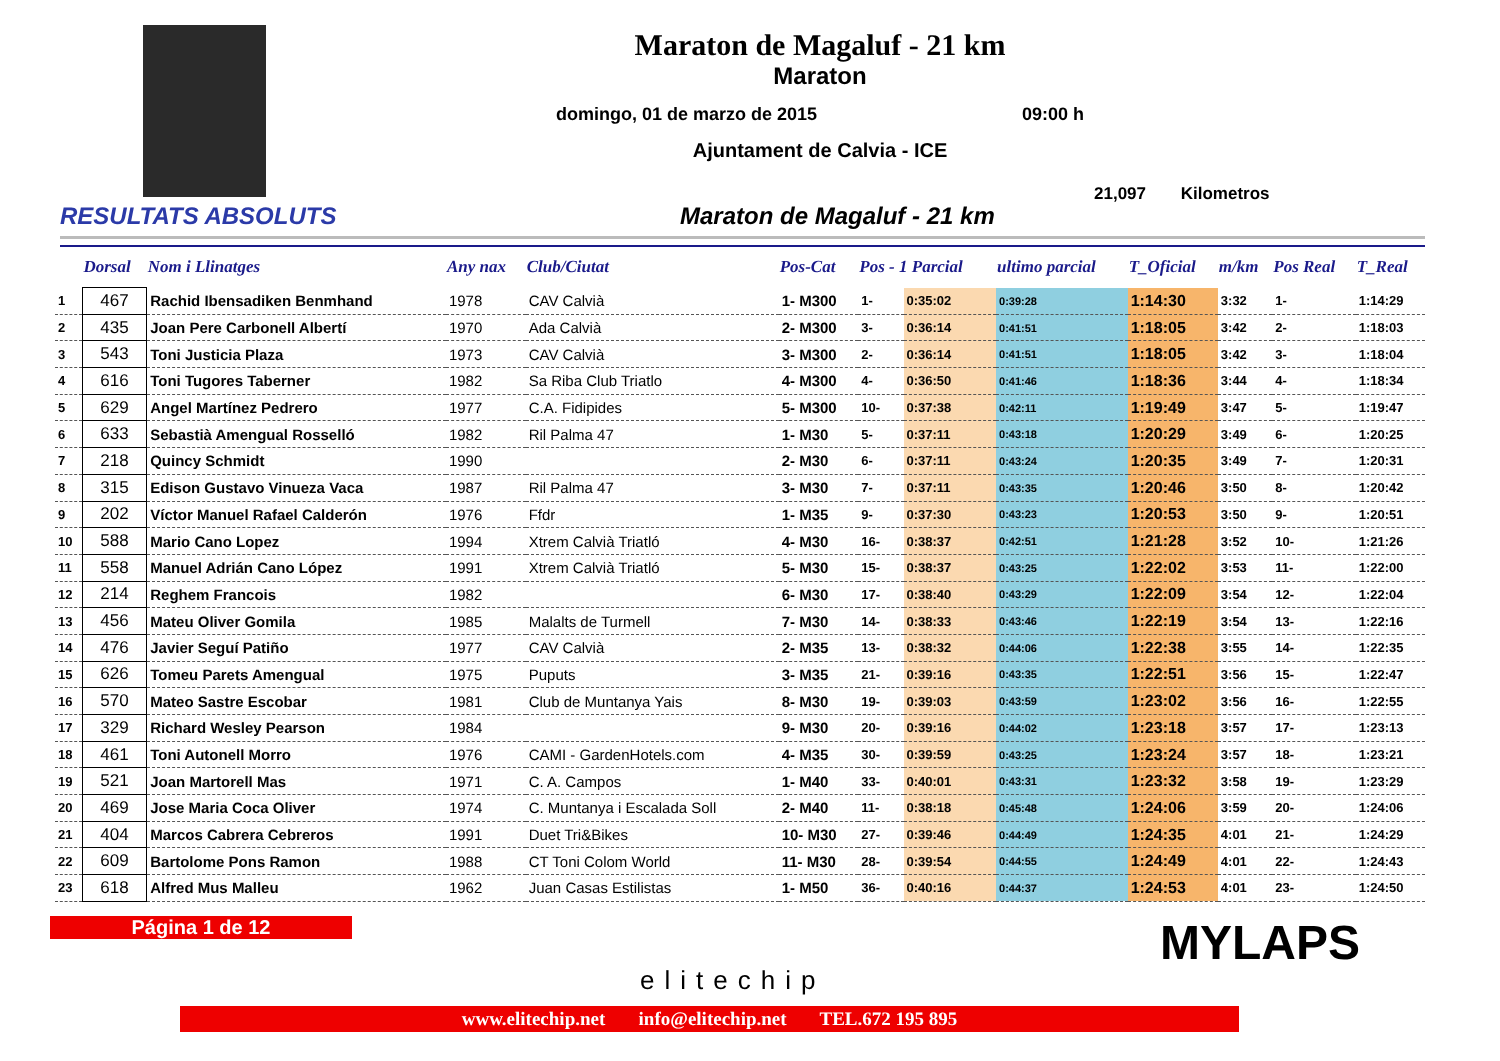Maraton de Magaluf - 21 km
Maraton
domingo, 01 de marzo de 2015 09:00 h
Ajuntament de Calvia - ICE
21,097 Kilometros
RESULTATS ABSOLUTS Maraton de Magaluf - 21 km
| | Dorsal | Nom i Llinatges | Any nax | Club/Ciutat | Pos-Cat | Pos - 1 Parcial | | ultimo parcial | T_Oficial | m/km | Pos Real | T_Real |
| --- | --- | --- | --- | --- | --- | --- | --- | --- | --- | --- | --- | --- |
| 1 | 467 | Rachid Ibensadiken Benmhand | 1978 | CAV Calvià | 1- M300 | 1- | 0:35:02 | 0:39:28 | 1:14:30 | 3:32 | 1- | 1:14:29 |
| 2 | 435 | Joan Pere Carbonell Albertí | 1970 | Ada Calvià | 2- M300 | 3- | 0:36:14 | 0:41:51 | 1:18:05 | 3:42 | 2- | 1:18:03 |
| 3 | 543 | Toni Justicia Plaza | 1973 | CAV Calvià | 3- M300 | 2- | 0:36:14 | 0:41:51 | 1:18:05 | 3:42 | 3- | 1:18:04 |
| 4 | 616 | Toni Tugores Taberner | 1982 | Sa Riba Club Triatlo | 4- M300 | 4- | 0:36:50 | 0:41:46 | 1:18:36 | 3:44 | 4- | 1:18:34 |
| 5 | 629 | Angel Martínez Pedrero | 1977 | C.A. Fidipides | 5- M300 | 10- | 0:37:38 | 0:42:11 | 1:19:49 | 3:47 | 5- | 1:19:47 |
| 6 | 633 | Sebastià Amengual Rosselló | 1982 | Ril Palma 47 | 1- M30 | 5- | 0:37:11 | 0:43:18 | 1:20:29 | 3:49 | 6- | 1:20:25 |
| 7 | 218 | Quincy Schmidt | 1990 | | 2- M30 | 6- | 0:37:11 | 0:43:24 | 1:20:35 | 3:49 | 7- | 1:20:31 |
| 8 | 315 | Edison Gustavo Vinueza Vaca | 1987 | Ril Palma 47 | 3- M30 | 7- | 0:37:11 | 0:43:35 | 1:20:46 | 3:50 | 8- | 1:20:42 |
| 9 | 202 | Víctor Manuel Rafael Calderón | 1976 | Ffdr | 1- M35 | 9- | 0:37:30 | 0:43:23 | 1:20:53 | 3:50 | 9- | 1:20:51 |
| 10 | 588 | Mario Cano Lopez | 1994 | Xtrem Calvià Triatló | 4- M30 | 16- | 0:38:37 | 0:42:51 | 1:21:28 | 3:52 | 10- | 1:21:26 |
| 11 | 558 | Manuel Adrián Cano López | 1991 | Xtrem Calvià Triatló | 5- M30 | 15- | 0:38:37 | 0:43:25 | 1:22:02 | 3:53 | 11- | 1:22:00 |
| 12 | 214 | Reghem Francois | 1982 | | 6- M30 | 17- | 0:38:40 | 0:43:29 | 1:22:09 | 3:54 | 12- | 1:22:04 |
| 13 | 456 | Mateu Oliver Gomila | 1985 | Malalts de Turmell | 7- M30 | 14- | 0:38:33 | 0:43:46 | 1:22:19 | 3:54 | 13- | 1:22:16 |
| 14 | 476 | Javier Seguí Patiño | 1977 | CAV Calvià | 2- M35 | 13- | 0:38:32 | 0:44:06 | 1:22:38 | 3:55 | 14- | 1:22:35 |
| 15 | 626 | Tomeu Parets Amengual | 1975 | Puputs | 3- M35 | 21- | 0:39:16 | 0:43:35 | 1:22:51 | 3:56 | 15- | 1:22:47 |
| 16 | 570 | Mateo Sastre Escobar | 1981 | Club de Muntanya Yais | 8- M30 | 19- | 0:39:03 | 0:43:59 | 1:23:02 | 3:56 | 16- | 1:22:55 |
| 17 | 329 | Richard Wesley Pearson | 1984 | | 9- M30 | 20- | 0:39:16 | 0:44:02 | 1:23:18 | 3:57 | 17- | 1:23:13 |
| 18 | 461 | Toni Autonell Morro | 1976 | CAMI - GardenHotels.com | 4- M35 | 30- | 0:39:59 | 0:43:25 | 1:23:24 | 3:57 | 18- | 1:23:21 |
| 19 | 521 | Joan Martorell Mas | 1971 | C. A. Campos | 1- M40 | 33- | 0:40:01 | 0:43:31 | 1:23:32 | 3:58 | 19- | 1:23:29 |
| 20 | 469 | Jose Maria Coca Oliver | 1974 | C. Muntanya i Escalada Soll | 2- M40 | 11- | 0:38:18 | 0:45:48 | 1:24:06 | 3:59 | 20- | 1:24:06 |
| 21 | 404 | Marcos Cabrera Cebreros | 1991 | Duet Tri&Bikes | 10- M30 | 27- | 0:39:46 | 0:44:49 | 1:24:35 | 4:01 | 21- | 1:24:29 |
| 22 | 609 | Bartolome Pons Ramon | 1988 | CT Toni Colom World | 11- M30 | 28- | 0:39:54 | 0:44:55 | 1:24:49 | 4:01 | 22- | 1:24:43 |
| 23 | 618 | Alfred Mus Malleu | 1962 | Juan Casas Estilistas | 1- M50 | 36- | 0:40:16 | 0:44:37 | 1:24:53 | 4:01 | 23- | 1:24:50 |
Página 1 de 12
elitechip
MYLAPS
www.elitechip.net info@elitechip.net TEL.672 195 895